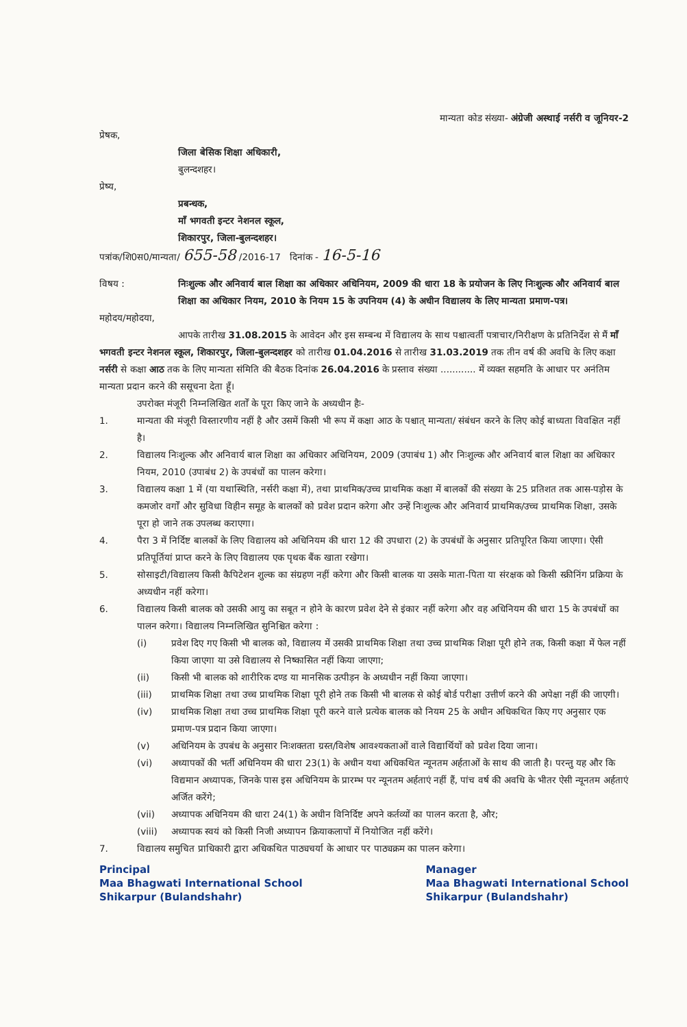मान्यता कोड संख्या- अंग्रेजी अस्थाई नर्सरी व जूनियर-2
प्रेषक,
जिला बेसिक शिक्षा अधिकारी,
बुलन्दशहर।
प्रेष्य,
प्रबन्धक,
माँ भगवती इन्टर नेशनल स्कूल,
शिकारपुर, जिला-बुलन्दशहर।
पत्रांक/शि0स0/मान्यता/ 655-58 /2016-17 दिनांक - 16-5-16
विषय : निःशुल्क और अनिवार्य बाल शिक्षा का अधिकार अधिनियम, 2009 की धारा 18 के प्रयोजन के लिए निःशुल्क और अनिवार्य बाल शिक्षा का अधिकार नियम, 2010 के नियम 15 के उपनियम (4) के अधीन विद्यालय के लिए मान्यता प्रमाण-पत्र।
महोदय/महोदया,
आपके तारीख 31.08.2015 के आवेदन और इस सम्बन्ध में विद्यालय के साथ पश्चात्वर्ती पत्राचार/निरीक्षण के प्रतिनिर्देश से मैं माँ भगवती इन्टर नेशनल स्कूल, शिकारपुर, जिला-बुलन्दशहर को तारीख 01.04.2016 से तारीख 31.03.2019 तक तीन वर्ष की अवधि के लिए कक्षा नर्सरी से कक्षा आठ तक के लिए मान्यता संमिति की बैठक दिनांक 26.04.2016 के प्रस्ताव संख्या ............ में व्यक्त सहमति के आधार पर अनंतिम मान्यता प्रदान करने की ससूचना देता हूँ।
उपरोक्त मंजूरी निम्नलिखित शर्तों के पूरा किए जाने के अध्यधीन हैः-
1. मान्यता की मंजूरी विस्तारणीय नहीं है और उसमें किसी भी रूप में कक्षा आठ के पश्चात् मान्यता/ संबंधन करने के लिए कोई बाध्यता विवक्षित नहीं है।
2. विद्यालय निःशुल्क और अनिवार्य बाल शिक्षा का अधिकार अधिनियम, 2009 (उपाबंध 1) और निःशुल्क और अनिवार्य बाल शिक्षा का अधिकार नियम, 2010 (उपाबंध 2) के उपबंधों का पालन करेगा।
3. विद्यालय कक्षा 1 में (या यथास्थिति, नर्सरी कक्षा में), तथा प्राथमिक/उच्च प्राथमिक कक्षा में बालकों की संख्या के 25 प्रतिशत तक आस-पड़ोस के कमजोर वर्गों और सुविधा विहीन समूह के बालकों को प्रवेश प्रदान करेगा और उन्हें निःशुल्क और अनिवार्य प्राथमिक/उच्च प्राथमिक शिक्षा, उसके पूरा हो जाने तक उपलब्ध कराएगा।
4. पैरा 3 में निर्दिष्ट बालकों के लिए विद्यालय को अधिनियम की धारा 12 की उपधारा (2) के उपबंधों के अनुसार प्रतिपूरित किया जाएगा। ऐसी प्रतिपूर्तियां प्राप्त करने के लिए विद्यालय एक पृथक बैंक खाता रखेगा।
5. सोसाइटी/विद्यालय किसी कैपिटेशन शुल्क का संग्रहण नहीं करेगा और किसी बालक या उसके माता-पिता या संरक्षक को किसी स्क्रीनिंग प्रक्रिया के अध्यधीन नहीं करेगा।
6. विद्यालय किसी बालक को उसकी आयु का सबूत न होने के कारण प्रवेश देने से इंकार नहीं करेगा और वह अधिनियम की धारा 15 के उपबंधों का पालन करेगा। विद्यालय निम्नलिखित सुनिश्चित करेगा :
(i) प्रवेश दिए गए किसी भी बालक को, विद्यालय में उसकी प्राथमिक शिक्षा तथा उच्च प्राथमिक शिक्षा पूरी होने तक, किसी कक्षा में फेल नहीं किया जाएगा या उसे विद्यालय से निष्कासित नहीं किया जाएगा;
(ii) किसी भी बालक को शारीरिक दण्ड या मानसिक उत्पीड़न के अध्यधीन नहीं किया जाएगा।
(iii) प्राथमिक शिक्षा तथा उच्च प्राथमिक शिक्षा पूरी होने तक किसी भी बालक से कोई बोर्ड परीक्षा उत्तीर्ण करने की अपेक्षा नहीं की जाएगी।
(iv) प्राथमिक शिक्षा तथा उच्च प्राथमिक शिक्षा पूरी करने वाले प्रत्येक बालक को नियम 25 के अधीन अधिकथित किए गए अनुसार एक प्रमाण-पत्र प्रदान किया जाएगा।
(v) अधिनियम के उपबंध के अनुसार निःशक्तता ग्रस्त/विशेष आवश्यकताओं वाले विद्यार्थियों को प्रवेश दिया जाना।
(vi) अध्यापकों की भर्ती अधिनियम की धारा 23(1) के अधीन यथा अधिकथित न्यूनतम अर्हताओं के साथ की जाती है। परन्तु यह और कि विद्यमान अध्यापक, जिनके पास इस अधिनियम के प्रारम्भ पर न्यूनतम अर्हताएं नहीं हैं, पांच वर्ष की अवधि के भीतर ऐसी न्यूनतम अर्हताएं अर्जित करेंगे;
(vii) अध्यापक अधिनियम की धारा 24(1) के अधीन विनिर्दिष्ट अपने कर्तव्यों का पालन करता है, और;
(viii) अध्यापक स्वयं को किसी निजी अध्यापन क्रियाकलापों में नियोजित नहीं करेंगे।
7. विद्यालय समुचित प्राधिकारी द्वारा अधिकथित पाठ्यचर्या के आधार पर पाठ्यक्रम का पालन करेगा।
Principal
Maa Bhagwati International School
Shikarpur (Bulandshahr)
Manager
Maa Bhagwati International School
Shikarpur (Bulandshahr)